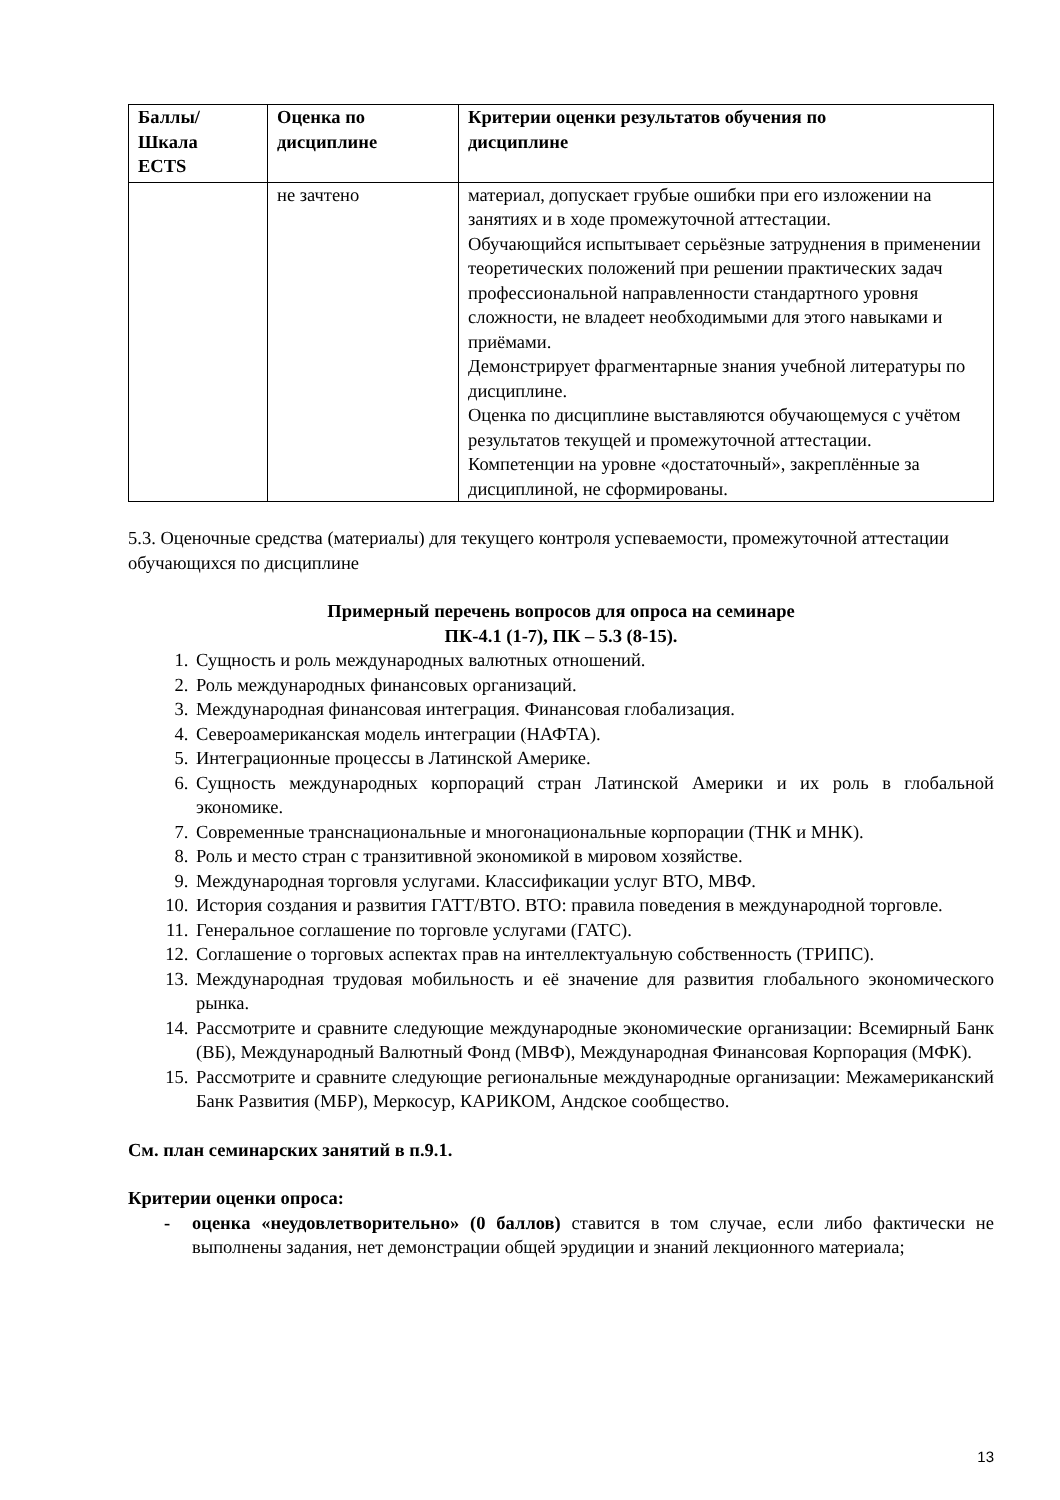| Баллы/ Шкала ECTS | Оценка по дисциплине | Критерии оценки результатов обучения по дисциплине |
| --- | --- | --- |
| | не зачтено | материал, допускает грубые ошибки при его изложении на занятиях и в ходе промежуточной аттестации. Обучающийся испытывает серьёзные затруднения в применении теоретических положений при решении практических задач профессиональной направленности стандартного уровня сложности, не владеет необходимыми для этого навыками и приёмами. Демонстрирует фрагментарные знания учебной литературы по дисциплине. Оценка по дисциплине выставляются обучающемуся с учётом результатов текущей и промежуточной аттестации. Компетенции на уровне «достаточный», закреплённые за дисциплиной, не сформированы. |
5.3. Оценочные средства (материалы) для текущего контроля успеваемости, промежуточной аттестации обучающихся по дисциплине
Примерный перечень вопросов для опроса на семинаре
ПК-4.1 (1-7), ПК – 5.3 (8-15).
1. Сущность и роль международных валютных отношений.
2. Роль международных финансовых организаций.
3. Международная финансовая интеграция. Финансовая глобализация.
4. Североамериканская модель интеграции (НАФТА).
5. Интеграционные процессы в Латинской Америке.
6. Сущность международных корпораций стран Латинской Америки и их роль в глобальной экономике.
7. Современные транснациональные и многонациональные корпорации (ТНК и МНК).
8. Роль и место стран с транзитивной экономикой в мировом хозяйстве.
9. Международная торговля услугами. Классификации услуг ВТО, МВФ.
10. История создания и развития ГАТТ/ВТО. ВТО: правила поведения в международной торговле.
11. Генеральное соглашение по торговле услугами (ГАТС).
12. Соглашение о торговых аспектах прав на интеллектуальную собственность (ТРИПС).
13. Международная трудовая мобильность и её значение для развития глобального экономического рынка.
14. Рассмотрите и сравните следующие международные экономические организации: Всемирный Банк (ВБ), Международный Валютный Фонд (МВФ), Международная Финансовая Корпорация (МФК).
15. Рассмотрите и сравните следующие региональные международные организации: Межамериканский Банк Развития (МБР), Меркосур, КАРИКОМ, Андское сообщество.
См. план семинарских занятий в п.9.1.
Критерии оценки опроса:
- оценка «неудовлетворительно» (0 баллов) ставится в том случае, если либо фактически не выполнены задания, нет демонстрации общей эрудиции и знаний лекционного материала;
13